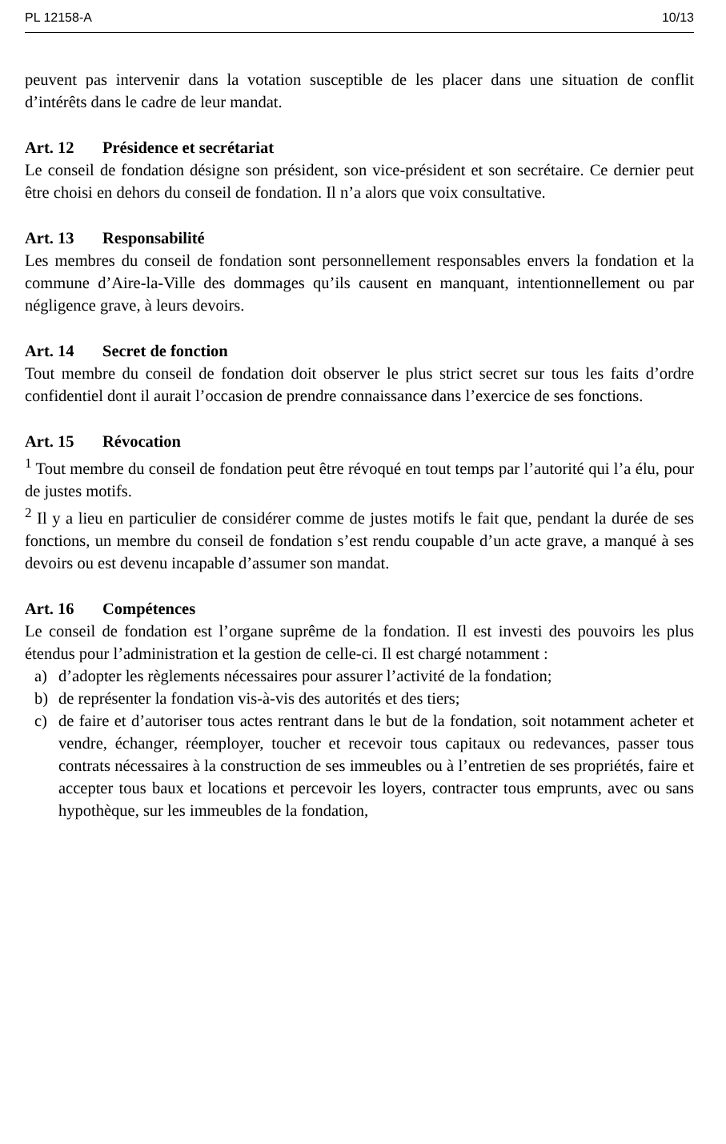PL 12158-A 10/13
peuvent pas intervenir dans la votation susceptible de les placer dans une situation de conflit d’intérêts dans le cadre de leur mandat.
Art. 12 Présidence et secrétariat
Le conseil de fondation désigne son président, son vice-président et son secrétaire. Ce dernier peut être choisi en dehors du conseil de fondation. Il n’a alors que voix consultative.
Art. 13 Responsabilité
Les membres du conseil de fondation sont personnellement responsables envers la fondation et la commune d’Aire-la-Ville des dommages qu’ils causent en manquant, intentionnellement ou par négligence grave, à leurs devoirs.
Art. 14 Secret de fonction
Tout membre du conseil de fondation doit observer le plus strict secret sur tous les faits d’ordre confidentiel dont il aurait l’occasion de prendre connaissance dans l’exercice de ses fonctions.
Art. 15 Révocation
<sup>1</sup> Tout membre du conseil de fondation peut être révoqué en tout temps par l’autorité qui l’a élu, pour de justes motifs.
<sup>2</sup> Il y a lieu en particulier de considérer comme de justes motifs le fait que, pendant la durée de ses fonctions, un membre du conseil de fondation s’est rendu coupable d’un acte grave, a manqué à ses devoirs ou est devenu incapable d’assumer son mandat.
Art. 16 Compétences
Le conseil de fondation est l’organe suprême de la fondation. Il est investi des pouvoirs les plus étendus pour l’administration et la gestion de celle-ci. Il est chargé notamment :
a) d’adopter les règlements nécessaires pour assurer l’activité de la fondation;
b) de représenter la fondation vis-à-vis des autorités et des tiers;
c) de faire et d’autoriser tous actes rentrant dans le but de la fondation, soit notamment acheter et vendre, échanger, réemployer, toucher et recevoir tous capitaux ou redevances, passer tous contrats nécessaires à la construction de ses immeubles ou à l’entretien de ses propriétés, faire et accepter tous baux et locations et percevoir les loyers, contracter tous emprunts, avec ou sans hypothèque, sur les immeubles de la fondation,